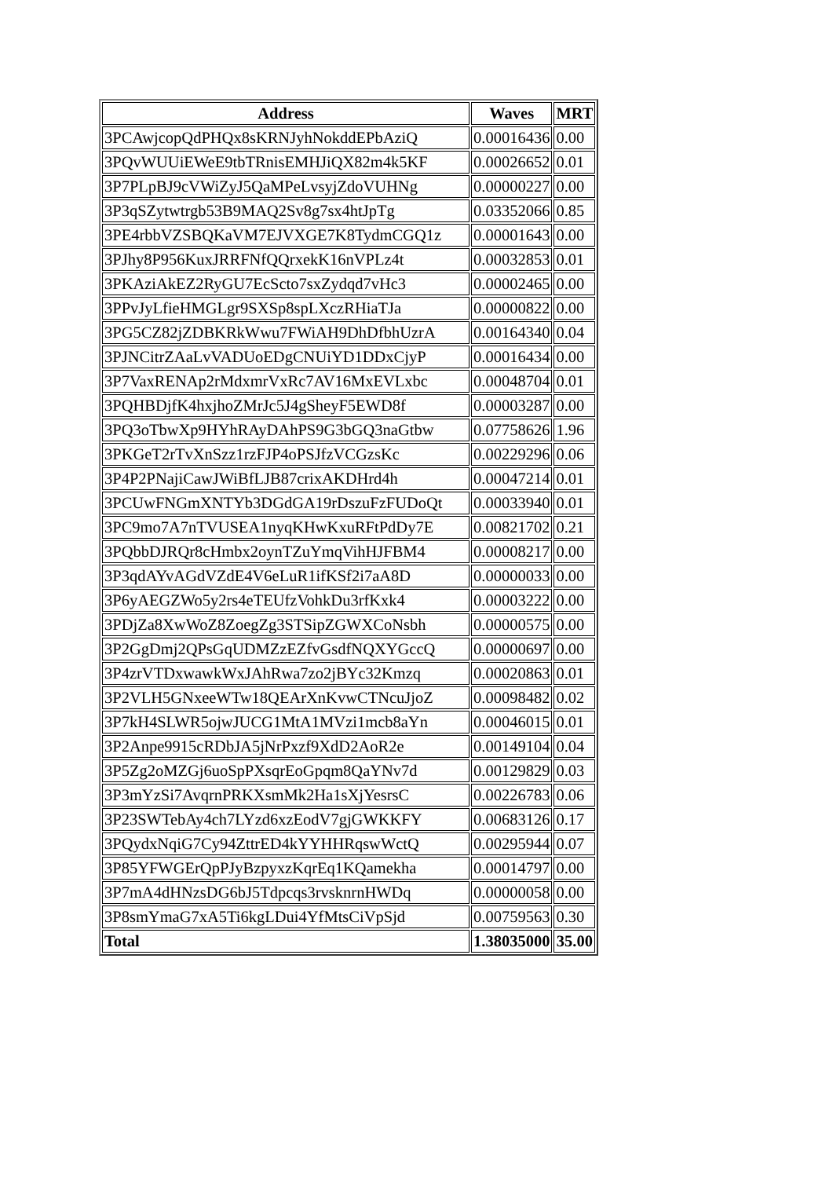| Address | Waves | MRT |
| --- | --- | --- |
| 3PCAwjcopQdPHQx8sKRNJyhNokddEPbAziQ | 0.00016436 | 0.00 |
| 3PQvWUUiEWeE9tbTRnisEMHJiQX82m4k5KF | 0.00026652 | 0.01 |
| 3P7PLpBJ9cVWiZyJ5QaMPeLvsyjZdoVUHNg | 0.00000227 | 0.00 |
| 3P3qSZytwtrgb53B9MAQ2Sv8g7sx4htJpTg | 0.03352066 | 0.85 |
| 3PE4rbbVZSBQKaVM7EJVXGE7K8TydmCGQ1z | 0.00001643 | 0.00 |
| 3PJhy8P956KuxJRRFNfQQrxekK16nVPLz4t | 0.00032853 | 0.01 |
| 3PKAziAkEZ2RyGU7EcScto7sxZydqd7vHc3 | 0.00002465 | 0.00 |
| 3PPvJyLfieHMGLgr9SXSp8spLXczRHiaTJa | 0.00000822 | 0.00 |
| 3PG5CZ82jZDBKRkWwu7FWiAH9DhDfbhUzrA | 0.00164340 | 0.04 |
| 3PJNCitrZAaLvVADUoEDgCNUiYD1DDxCjyP | 0.00016434 | 0.00 |
| 3P7VaxRENAp2rMdxmrVxRc7AV16MxEVLxbc | 0.00048704 | 0.01 |
| 3PQHBDjfK4hxjhoZMrJc5J4gSheyF5EWD8f | 0.00003287 | 0.00 |
| 3PQ3oTbwXp9HYhRAyDAhPS9G3bGQ3naGtbw | 0.07758626 | 1.96 |
| 3PKGeT2rTvXnSzz1rzFJP4oPSJfzVCGzsKc | 0.00229296 | 0.06 |
| 3P4P2PNajiCawJWiBfLJB87crixAKDHrd4h | 0.00047214 | 0.01 |
| 3PCUwFNGmXNTYb3DGdGA19rDszuFzFUDoQt | 0.00033940 | 0.01 |
| 3PC9mo7A7nTVUSEA1nyqKHwKxuRFtPdDy7E | 0.00821702 | 0.21 |
| 3PQbbDJRQr8cHmbx2oynTZuYmqVihHJFBM4 | 0.00008217 | 0.00 |
| 3P3qdAYvAGdVZdE4V6eLuR1ifKSf2i7aA8D | 0.00000033 | 0.00 |
| 3P6yAEGZWo5y2rs4eTEUfzVohkDu3rfKxk4 | 0.00003222 | 0.00 |
| 3PDjZa8XwWoZ8ZoegZg3STSipZGWXCoNsbh | 0.00000575 | 0.00 |
| 3P2GgDmj2QPsGqUDMZzEZfvGsdfNQXYGccQ | 0.00000697 | 0.00 |
| 3P4zrVTDxwawkWxJAhRwa7zo2jBYc32Kmzq | 0.00020863 | 0.01 |
| 3P2VLH5GNxeeWTw18QEArXnKvwCTNcuJjoZ | 0.00098482 | 0.02 |
| 3P7kH4SLWR5ojwJUCG1MtA1MVzi1mcb8aYn | 0.00046015 | 0.01 |
| 3P2Anpe9915cRDbJA5jNrPxzf9XdD2AoR2e | 0.00149104 | 0.04 |
| 3P5Zg2oMZGj6uoSpPXsqrEoGpqm8QaYNv7d | 0.00129829 | 0.03 |
| 3P3mYzSi7AvqrnPRKXsmMk2Ha1sXjYesrsC | 0.00226783 | 0.06 |
| 3P23SWTebAy4ch7LYzd6xzEodV7gjGWKKFY | 0.00683126 | 0.17 |
| 3PQydxNqiG7Cy94ZttrED4kYYHHRqswWctQ | 0.00295944 | 0.07 |
| 3P85YFWGErQpPJyBzpyxzKqrEq1KQamekha | 0.00014797 | 0.00 |
| 3P7mA4dHNzsDG6bJ5Tdpcqs3rvsknrnHWDq | 0.00000058 | 0.00 |
| 3P8smYmaG7xA5Ti6kgLDui4YfMtsCiVpSjd | 0.00759563 | 0.30 |
| Total | 1.38035000 | 35.00 |